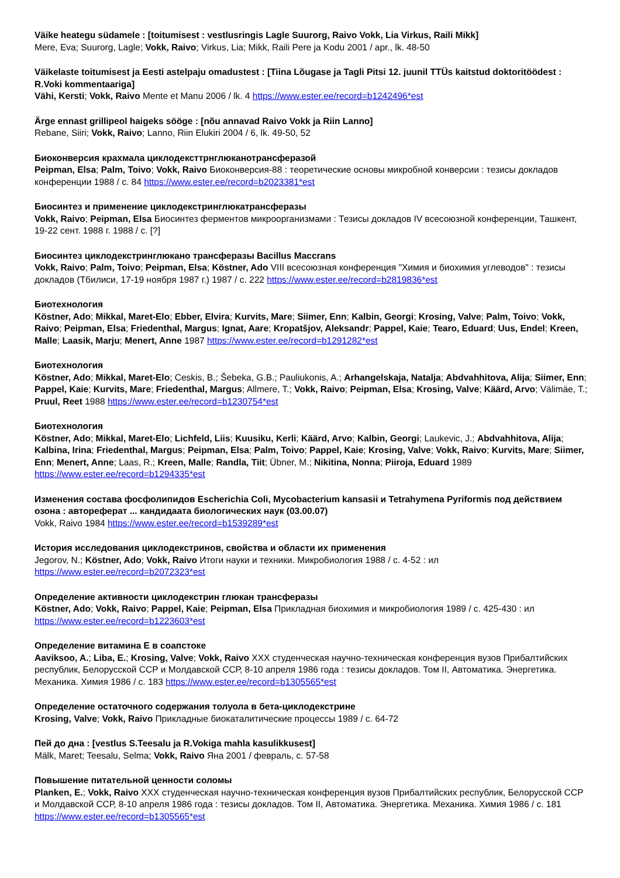Väike heategu südamele : [toitumisest : vestlusringis Lagle Suurorg, Raivo Vokk, Lia Virkus, Raili Mikk]
Mere, Eva; Suurorg, Lagle; Vokk, Raivo; Virkus, Lia; Mikk, Raili Pere ja Kodu 2001 / apr., lk. 48-50
Väikelaste toitumisest ja Eesti astelpaju omadustest : [Tiina Lõugase ja Tagli Pitsi 12. juunil TTÜs kaitstud doktoritöödest : R.Voki kommentaariga]
Vähi, Kersti; Vokk, Raivo Mente et Manu 2006 / lk. 4 https://www.ester.ee/record=b1242496*est
Ärge ennast grillipeol haigeks sööge : [nõu annavad Raivo Vokk ja Riin Lanno]
Rebane, Siiri; Vokk, Raivo; Lanno, Riin Elukiri 2004 / 6, lk. 49-50, 52
Биоконверсия крахмала циклодексттрнглюканотрансферазой
Peipman, Elsa; Palm, Toivo; Vokk, Raivo Биоконверсия-88 : теоретические основы микробной конверсии : тезисы докладов конференции 1988 / с. 84 https://www.ester.ee/record=b2023381*est
Биосинтез и применение циклодекстринглюкатрансферазы
Vokk, Raivo; Peipman, Elsa Биосинтез ферментов микроорганизмами : Тезисы докладов IV всесоюзной конференции, Ташкент, 19-22 сент. 1988 г. 1988 / с. [?]
Биосинтез циклодекстринглюкано трансферазы Bacillus Maccrans
Vokk, Raivo; Palm, Toivo; Peipman, Elsa; Köstner, Ado VIII всесоюзная конференция "Химия и биохимия углеводов" : тезисы докладов (Тбилиси, 17-19 ноября 1987 г.) 1987 / с. 222 https://www.ester.ee/record=b2819836*est
Биотехнология
Köstner, Ado; Mikkal, Maret-Elo; Ebber, Elvira; Kurvits, Mare; Siimer, Enn; Kalbin, Georgi; Krosing, Valve; Palm, Toivo; Vokk, Raivo; Peipman, Elsa; Friedenthal, Margus; Ignat, Aare; Kropatšjov, Aleksandr; Pappel, Kaie; Tearo, Eduard; Uus, Endel; Kreen, Malle; Laasik, Marju; Menert, Anne 1987 https://www.ester.ee/record=b1291282*est
Биотехнология
Köstner, Ado; Mikkal, Maret-Elo; Ceskis, B.; Šebeka, G.B.; Pauliukonis, A.; Arhangelskaja, Natalja; Abdvahhitova, Alija; Siimer, Enn; Pappel, Kaie; Kurvits, Mare; Friedenthal, Margus; Allmere, T.; Vokk, Raivo; Peipman, Elsa; Krosing, Valve; Käärd, Arvo; Välimäe, T.; Pruul, Reet 1988 https://www.ester.ee/record=b1230754*est
Биотехнология
Köstner, Ado; Mikkal, Maret-Elo; Lichfeld, Liis; Kuusiku, Kerli; Käärd, Arvo; Kalbin, Georgi; Laukevic, J.; Abdvahhitova, Alija; Kalbina, Irina; Friedenthal, Margus; Peipman, Elsa; Palm, Toivo; Pappel, Kaie; Krosing, Valve; Vokk, Raivo; Kurvits, Mare; Siimer, Enn; Menert, Anne; Laas, R.; Kreen, Malle; Randla, Tiit; Übner, M.; Nikitina, Nonna; Piiroja, Eduard 1989
https://www.ester.ee/record=b1294335*est
Изменения состава фосфолипидов Escherichia Coli, Mycobacterium kansasii и Tetrahymena Pyriformis под действием озона : автореферат ... кандидаата биологических наук (03.00.07)
Vokk, Raivo 1984 https://www.ester.ee/record=b1539289*est
История исследования циклодекстринов, свойства и области их применения
Jegorov, N.; Köstner, Ado; Vokk, Raivo Итоги науки и техники. Микробиология 1988 / с. 4-52 : ил
https://www.ester.ee/record=b2072323*est
Определение активности циклодекстрин глюкан трансферазы
Köstner, Ado; Vokk, Raivo; Pappel, Kaie; Peipman, Elsa Прикладная биохимия и микробиология 1989 / с. 425-430 : ил
https://www.ester.ee/record=b1223603*est
Определение витамина E в соапстоке
Aaviksoo, A.; Liba, E.; Krosing, Valve; Vokk, Raivo XXX студенческая научно-техническая конференция вузов Прибалтийских республик, Белорусской ССР и Молдавской ССР, 8-10 апреля 1986 года : тезисы докладов. Том II, Автоматика. Энергетика. Механика. Химия 1986 / с. 183 https://www.ester.ee/record=b1305565*est
Определение остаточного содержания толуола в бета-циклодекстрине
Krosing, Valve; Vokk, Raivo Прикладные биокаталитические процессы 1989 / с. 64-72
Пей до дна : [vestlus S.Teesalu ja R.Vokiga mahla kasulikkusest]
Mälk, Maret; Teesalu, Selma; Vokk, Raivo Яна 2001 / февраль, с. 57-58
Повышение питательной ценности соломы
Planken, E.; Vokk, Raivo XXX студенческая научно-техническая конференция вузов Прибалтийских республик, Белорусской ССР и Молдавской ССР, 8-10 апреля 1986 года : тезисы докладов. Том II, Автоматика. Энергетика. Механика. Химия 1986 / с. 181 https://www.ester.ee/record=b1305565*est